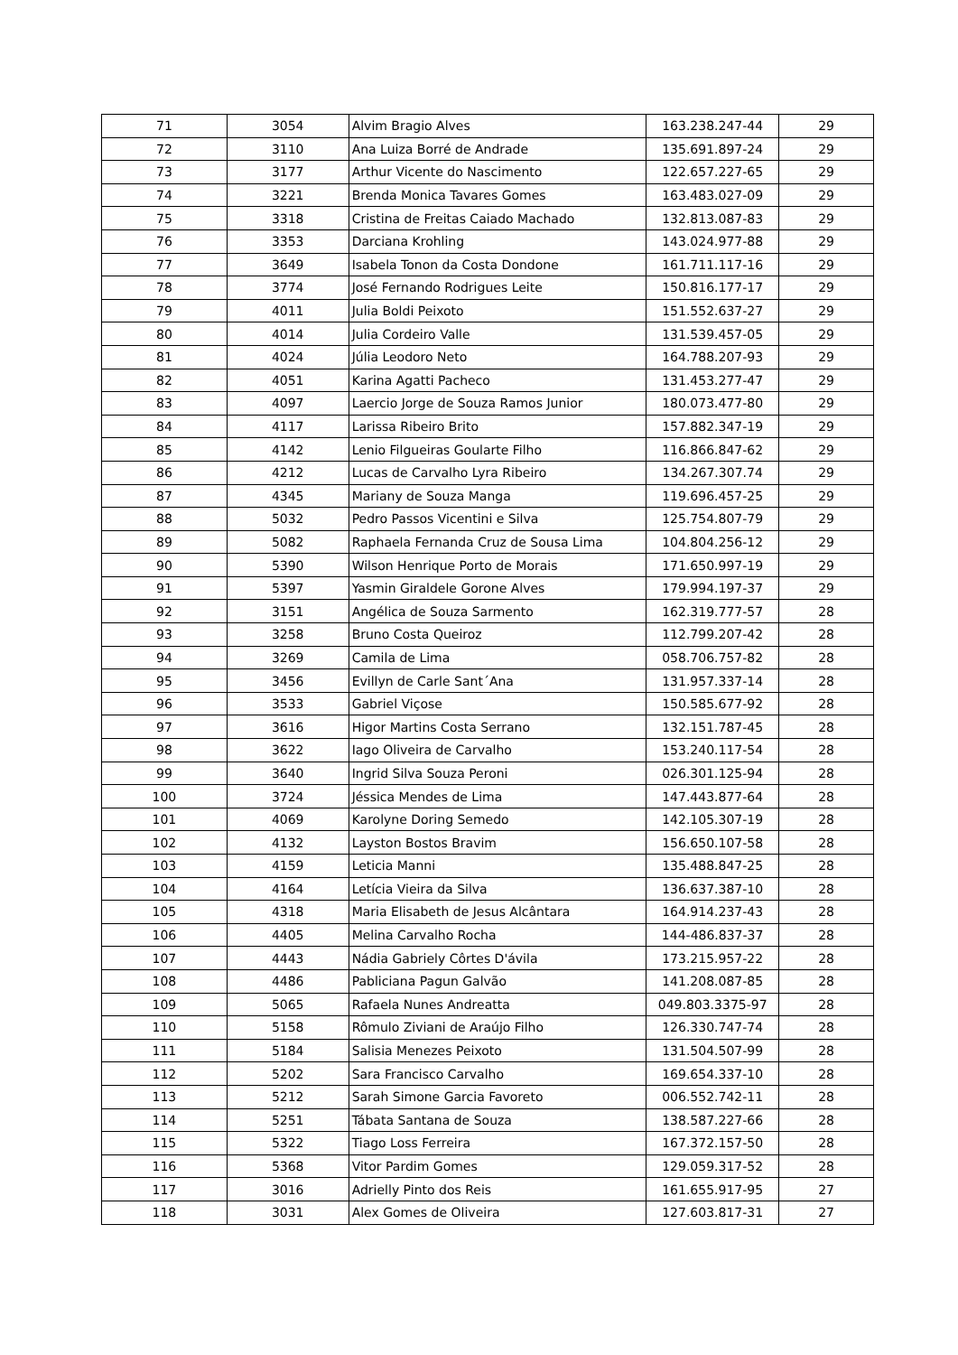| 71 | 3054 | Alvim Bragio Alves | 163.238.247-44 | 29 |
| 72 | 3110 | Ana Luiza Borré de Andrade | 135.691.897-24 | 29 |
| 73 | 3177 | Arthur Vicente do Nascimento | 122.657.227-65 | 29 |
| 74 | 3221 | Brenda Monica Tavares Gomes | 163.483.027-09 | 29 |
| 75 | 3318 | Cristina de Freitas Caiado Machado | 132.813.087-83 | 29 |
| 76 | 3353 | Darciana Krohling | 143.024.977-88 | 29 |
| 77 | 3649 | Isabela Tonon da Costa Dondone | 161.711.117-16 | 29 |
| 78 | 3774 | José Fernando Rodrigues Leite | 150.816.177-17 | 29 |
| 79 | 4011 | Julia Boldi Peixoto | 151.552.637-27 | 29 |
| 80 | 4014 | Julia Cordeiro Valle | 131.539.457-05 | 29 |
| 81 | 4024 | Júlia Leodoro Neto | 164.788.207-93 | 29 |
| 82 | 4051 | Karina Agatti Pacheco | 131.453.277-47 | 29 |
| 83 | 4097 | Laercio Jorge de Souza Ramos Junior | 180.073.477-80 | 29 |
| 84 | 4117 | Larissa Ribeiro Brito | 157.882.347-19 | 29 |
| 85 | 4142 | Lenio Filgueiras Goularte Filho | 116.866.847-62 | 29 |
| 86 | 4212 | Lucas de Carvalho Lyra Ribeiro | 134.267.307.74 | 29 |
| 87 | 4345 | Mariany de Souza Manga | 119.696.457-25 | 29 |
| 88 | 5032 | Pedro Passos Vicentini e Silva | 125.754.807-79 | 29 |
| 89 | 5082 | Raphaela Fernanda Cruz de Sousa Lima | 104.804.256-12 | 29 |
| 90 | 5390 | Wilson Henrique Porto de Morais | 171.650.997-19 | 29 |
| 91 | 5397 | Yasmin Giraldele Gorone Alves | 179.994.197-37 | 29 |
| 92 | 3151 | Angélica de Souza Sarmento | 162.319.777-57 | 28 |
| 93 | 3258 | Bruno Costa Queiroz | 112.799.207-42 | 28 |
| 94 | 3269 | Camila de Lima | 058.706.757-82 | 28 |
| 95 | 3456 | Evillyn de Carle Sant´Ana | 131.957.337-14 | 28 |
| 96 | 3533 | Gabriel Viçose | 150.585.677-92 | 28 |
| 97 | 3616 | Higor Martins Costa Serrano | 132.151.787-45 | 28 |
| 98 | 3622 | Iago Oliveira de Carvalho | 153.240.117-54 | 28 |
| 99 | 3640 | Ingrid Silva Souza Peroni | 026.301.125-94 | 28 |
| 100 | 3724 | Jéssica Mendes de Lima | 147.443.877-64 | 28 |
| 101 | 4069 | Karolyne Doring Semedo | 142.105.307-19 | 28 |
| 102 | 4132 | Layston Bostos Bravim | 156.650.107-58 | 28 |
| 103 | 4159 | Leticia Manni | 135.488.847-25 | 28 |
| 104 | 4164 | Letícia Vieira da Silva | 136.637.387-10 | 28 |
| 105 | 4318 | Maria Elisabeth de Jesus Alcântara | 164.914.237-43 | 28 |
| 106 | 4405 | Melina Carvalho Rocha | 144-486.837-37 | 28 |
| 107 | 4443 | Nádia Gabriely Côrtes D'ávila | 173.215.957-22 | 28 |
| 108 | 4486 | Pabliciana Pagun Galvão | 141.208.087-85 | 28 |
| 109 | 5065 | Rafaela Nunes Andreatta | 049.803.3375-97 | 28 |
| 110 | 5158 | Rômulo Ziviani de Araújo Filho | 126.330.747-74 | 28 |
| 111 | 5184 | Salisia Menezes Peixoto | 131.504.507-99 | 28 |
| 112 | 5202 | Sara Francisco Carvalho | 169.654.337-10 | 28 |
| 113 | 5212 | Sarah Simone Garcia Favoreto | 006.552.742-11 | 28 |
| 114 | 5251 | Tábata Santana de Souza | 138.587.227-66 | 28 |
| 115 | 5322 | Tiago Loss Ferreira | 167.372.157-50 | 28 |
| 116 | 5368 | Vitor Pardim Gomes | 129.059.317-52 | 28 |
| 117 | 3016 | Adrielly Pinto dos Reis | 161.655.917-95 | 27 |
| 118 | 3031 | Alex Gomes de Oliveira | 127.603.817-31 | 27 |